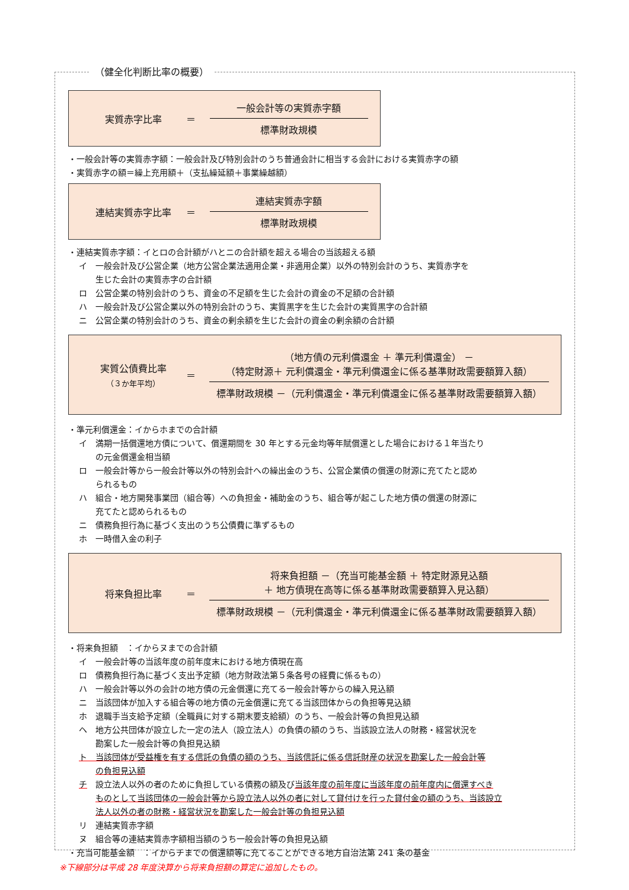（健全化判断比率の概要）
実質赤字比率 ＝
一般会計等の実質赤字額
標準財政規模
・一般会計等の実質赤字額：一般会計及び特別会計のうち普通会計に相当する会計における実質赤字の額
・実質赤字の額＝繰上充用額＋（支払繰延額＋事業繰越額）
連結実質赤字比率 ＝
連結実質赤字額
標準財政規模
・連結実質赤字額：イとロの合計額がハとニの合計額を超える場合の当該超える額
イ　一般会計及び公営企業（地方公営企業法適用企業・非適用企業）以外の特別会計のうち、実質赤字を
　　生じた会計の実質赤字の合計額
ロ　公営企業の特別会計のうち、資金の不足額を生じた会計の資金の不足額の合計額
ハ　一般会計及び公営企業以外の特別会計のうち、実質黒字を生じた会計の実質黒字の合計額
ニ　公営企業の特別会計のうち、資金の剰余額を生じた会計の資金の剰余額の合計額
実質公債費比率
（３か年平均）
＝
（地方債の元利償還金 ＋ 準元利償還金） －
（特定財源＋ 元利償還金・準元利償還金に係る基準財政需要額算入額）
標準財政規模 －（元利償還金・準元利償還金に係る基準財政需要額算入額）
・準元利償還金：イからホまでの合計額
イ　満期一括償還地方債について、償還期間を 30 年とする元金均等年賦償還とした場合における１年当たり
　　の元金償還金相当額
ロ　一般会計等から一般会計等以外の特別会計への繰出金のうち、公営企業債の償還の財源に充てたと認め
　　られるもの
ハ　組合・地方開発事業団（組合等）への負担金・補助金のうち、組合等が起こした地方債の償還の財源に
　　充てたと認められるもの
ニ　債務負担行為に基づく支出のうち公債費に準ずるもの
ホ　一時借入金の利子
将来負担比率 ＝
将来負担額 －（充当可能基金額 ＋ 特定財源見込額
＋ 地方債現在高等に係る基準財政需要額算入見込額）
標準財政規模 －（元利償還金・準元利償還金に係る基準財政需要額算入額）
・将来負担額　：イからヌまでの合計額
イ　一般会計等の当該年度の前年度末における地方債現在高
ロ　債務負担行為に基づく支出予定額（地方財政法第５条各号の経費に係るもの）
ハ　一般会計等以外の会計の地方債の元金償還に充てる一般会計等からの繰入見込額
ニ　当該団体が加入する組合等の地方債の元金償還に充てる当該団体からの負担等見込額
ホ　退職手当支給予定額（全職員に対する期末要支給額）のうち、一般会計等の負担見込額
ヘ　地方公共団体が設立した一定の法人（設立法人）の負債の額のうち、当該設立法人の財務・経営状況を
　　勘案した一般会計等の負担見込額
ト　当該団体が受益権を有する信託の負債の額のうち、当該信託に係る信託財産の状況を勘案した一般会計等
　　の負担見込額
チ　設立法人以外の者のために負担している債務の額及び当該年度の前年度に当該年度の前年度内に償還すべき
　　ものとして当該団体の一般会計等から設立法人以外の者に対して貸付けを行った貸付金の額のうち、当該設立
　　法人以外の者の財務・経営状況を勘案した一般会計等の負担見込額
リ　連結実質赤字額
ヌ　組合等の連結実質赤字額相当額のうち一般会計等の負担見込額
・充当可能基金額　：イからチまでの償還額等に充てることができる地方自治法第 241 条の基金
※下線部分は平成 28 年度決算から将来負担額の算定に追加したもの。